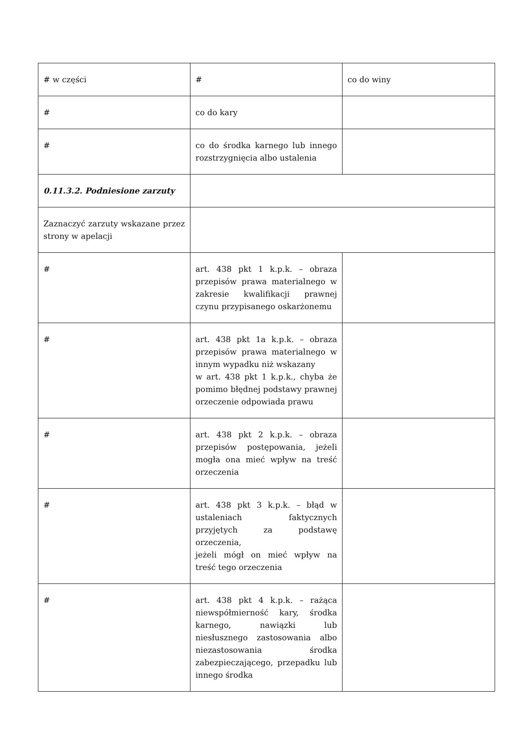| # w części | # | co do winy |
| # | co do kary | |
| # | co do środka karnego lub innego rozstrzygnięcia albo ustalenia | |
| 0.11.3.2. Podniesione zarzuty | | |
| Zaznaczyć zarzuty wskazane przez strony w apelacji | | |
| # | art. 438 pkt 1 k.p.k. – obraza przepisów prawa materialnego w zakresie kwalifikacji prawnej czynu przypisanego oskarżonemu | |
| # | art. 438 pkt 1a k.p.k. – obraza przepisów prawa materialnego w innym wypadku niż wskazany w art. 438 pkt 1 k.p.k., chyba że pomimo błędnej podstawy prawnej orzeczenie odpowiada prawu | |
| # | art. 438 pkt 2 k.p.k. – obraza przepisów postępowania, jeżeli mogła ona mieć wpływ na treść orzeczenia | |
| # | art. 438 pkt 3 k.p.k. – błąd w ustaleniach faktycznych przyjętych za podstawę orzeczenia, jeżeli mógł on mieć wpływ na treść tego orzeczenia | |
| # | art. 438 pkt 4 k.p.k. – rażąca niewspółmierność kary, środka karnego, nawiązki lub niesłusznego zastosowania albo niezastosowania środka zabezpieczającego, przepadku lub innego środka | |